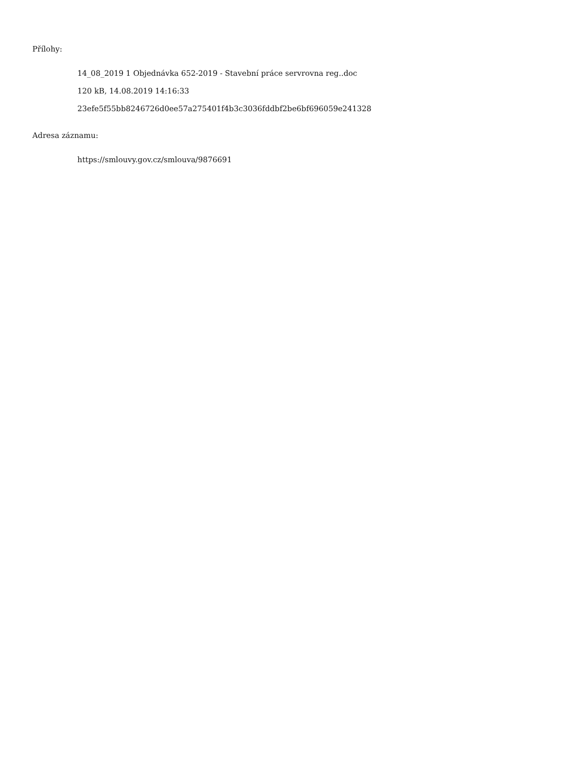Přílohy:
14_08_2019 1 Objednávka 652-2019 - Stavební práce servrovna reg..doc
120 kB, 14.08.2019 14:16:33
23efe5f55bb8246726d0ee57a275401f4b3c3036fddbf2be6bf696059e241328
Adresa záznamu:
https://smlouvy.gov.cz/smlouva/9876691